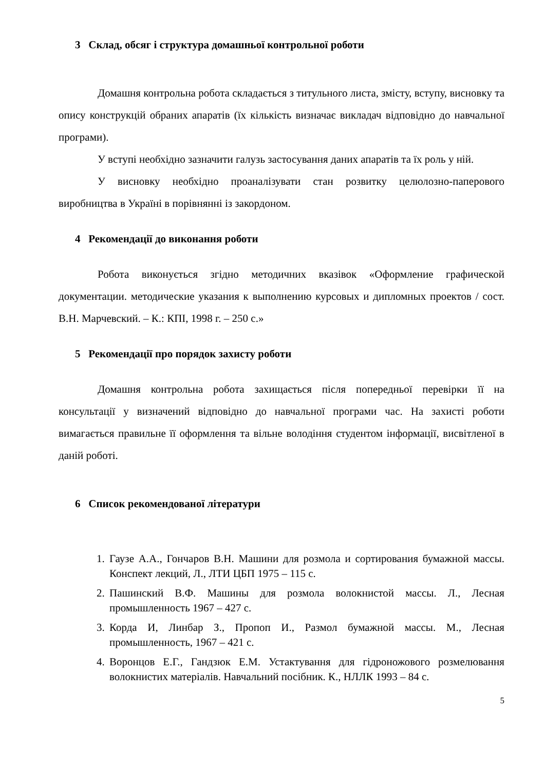3 Склад, обсяг і структура домашньої контрольної роботи
Домашня контрольна робота складається з титульного листа, змісту, вступу, висновку та опису конструкцій обраних апаратів (їх кількість визначає викладач відповідно до навчальної програми).
У вступі необхідно зазначити галузь застосування даних апаратів та їх роль у ній.
У висновку необхідно проаналізувати стан розвитку целюлозно-паперового виробництва в Україні в порівнянні із закордоном.
4 Рекомендації до виконання роботи
Робота виконується згідно методичних вказівок «Оформление графической документации. методические указания к выполнению курсовых и дипломных проектов / сост. В.Н. Марчевский. – К.: КПІ, 1998 г. – 250 с.»
5 Рекомендації про порядок захисту роботи
Домашня контрольна робота захищається після попередньої перевірки її на консультації у визначений відповідно до навчальної програми час. На захисті роботи вимагається правильне її оформлення та вільне володіння студентом інформації, висвітленої в даній роботі.
6 Список рекомендованої літератури
1. Гаузе А.А., Гончаров В.Н. Машини для розмола и сортирования бумажной массы. Конспект лекций, Л., ЛТИ ЦБП 1975 – 115 с.
2. Пашинский В.Ф. Машины для розмола волокнистой массы. Л., Лесная промышленность 1967 – 427 с.
3. Корда И, Линбар З., Пропоп И., Размол бумажной массы. М., Лесная промышленность, 1967 – 421 с.
4. Воронцов Е.Г., Гандзюк Е.М. Устактування для гідроножового розмелювання волокнистих матеріалів. Навчальний посібник. К., НЛЛК 1993 – 84 с.
5